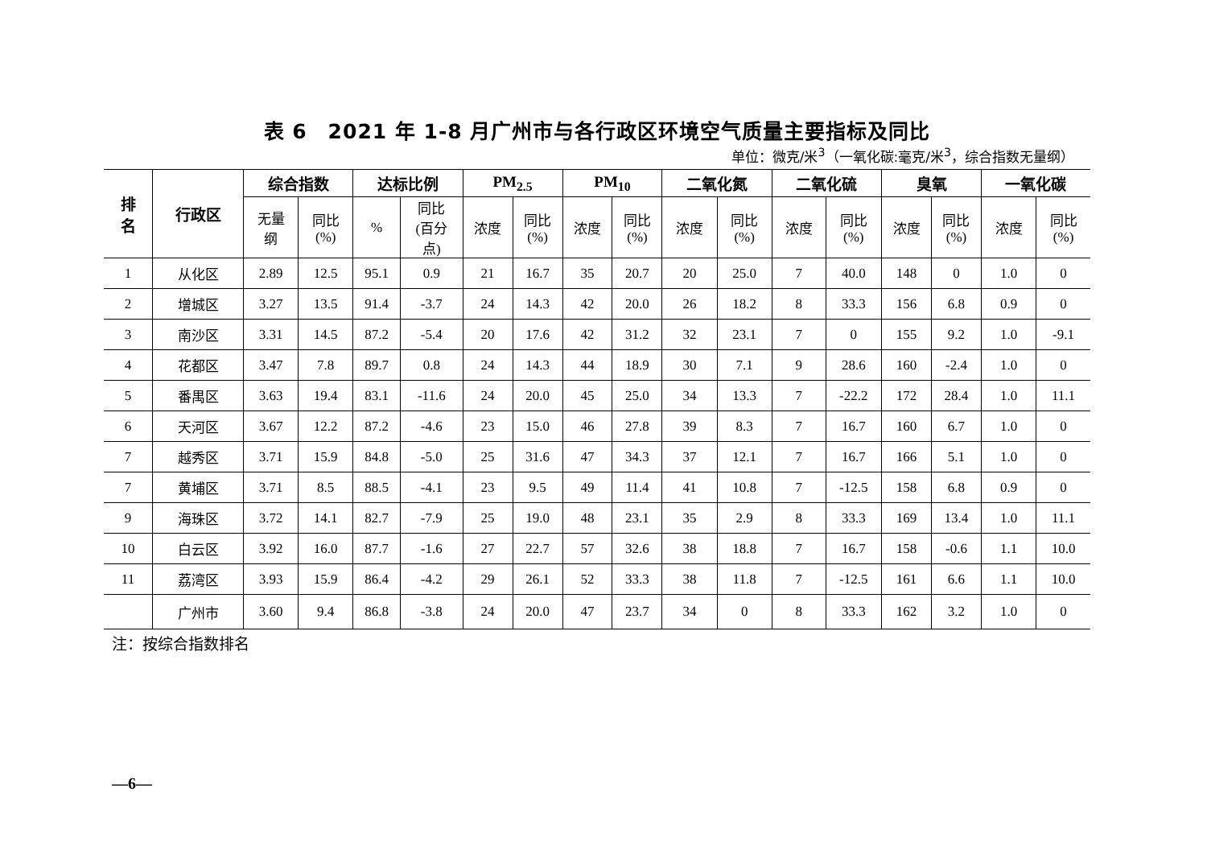表 6　2021 年 1-8 月广州市与各行政区环境空气质量主要指标及同比
单位：微克/米<sup>3</sup>（一氧化碳:毫克/米<sup>3</sup>，综合指数无量纲）
| 排 名 | 行政区 | 综合指数 | | 达标比例 | | PM<sub>2.5</sub> | | PM<sub>10</sub> | | 二氧化氮 | | 二氧化硫 | | 臭氧 | | 一氧化碳 | |
| --- | --- | --- | --- | --- | --- | --- | --- | --- | --- | --- | --- | --- | --- | --- | --- | --- | --- |
| | | 无量 纲 | 同比 (%) | % | 同比 (百分 点) | 浓度 | 同比 (%) | 浓度 | 同比 (%) | 浓度 | 同比 (%) | 浓度 | 同比 (%) | 浓度 | 同比 (%) | 浓度 | 同比 (%) |
| 1 | 从化区 | 2.89 | 12.5 | 95.1 | 0.9 | 21 | 16.7 | 35 | 20.7 | 20 | 25.0 | 7 | 40.0 | 148 | 0 | 1.0 | 0 |
| 2 | 增城区 | 3.27 | 13.5 | 91.4 | -3.7 | 24 | 14.3 | 42 | 20.0 | 26 | 18.2 | 8 | 33.3 | 156 | 6.8 | 0.9 | 0 |
| 3 | 南沙区 | 3.31 | 14.5 | 87.2 | -5.4 | 20 | 17.6 | 42 | 31.2 | 32 | 23.1 | 7 | 0 | 155 | 9.2 | 1.0 | -9.1 |
| 4 | 花都区 | 3.47 | 7.8 | 89.7 | 0.8 | 24 | 14.3 | 44 | 18.9 | 30 | 7.1 | 9 | 28.6 | 160 | -2.4 | 1.0 | 0 |
| 5 | 番禺区 | 3.63 | 19.4 | 83.1 | -11.6 | 24 | 20.0 | 45 | 25.0 | 34 | 13.3 | 7 | -22.2 | 172 | 28.4 | 1.0 | 11.1 |
| 6 | 天河区 | 3.67 | 12.2 | 87.2 | -4.6 | 23 | 15.0 | 46 | 27.8 | 39 | 8.3 | 7 | 16.7 | 160 | 6.7 | 1.0 | 0 |
| 7 | 越秀区 | 3.71 | 15.9 | 84.8 | -5.0 | 25 | 31.6 | 47 | 34.3 | 37 | 12.1 | 7 | 16.7 | 166 | 5.1 | 1.0 | 0 |
| 7 | 黄埔区 | 3.71 | 8.5 | 88.5 | -4.1 | 23 | 9.5 | 49 | 11.4 | 41 | 10.8 | 7 | -12.5 | 158 | 6.8 | 0.9 | 0 |
| 9 | 海珠区 | 3.72 | 14.1 | 82.7 | -7.9 | 25 | 19.0 | 48 | 23.1 | 35 | 2.9 | 8 | 33.3 | 169 | 13.4 | 1.0 | 11.1 |
| 10 | 白云区 | 3.92 | 16.0 | 87.7 | -1.6 | 27 | 22.7 | 57 | 32.6 | 38 | 18.8 | 7 | 16.7 | 158 | -0.6 | 1.1 | 10.0 |
| 11 | 荔湾区 | 3.93 | 15.9 | 86.4 | -4.2 | 29 | 26.1 | 52 | 33.3 | 38 | 11.8 | 7 | -12.5 | 161 | 6.6 | 1.1 | 10.0 |
| | 广州市 | 3.60 | 9.4 | 86.8 | -3.8 | 24 | 20.0 | 47 | 23.7 | 34 | 0 | 8 | 33.3 | 162 | 3.2 | 1.0 | 0 |
注：按综合指数排名
—6—